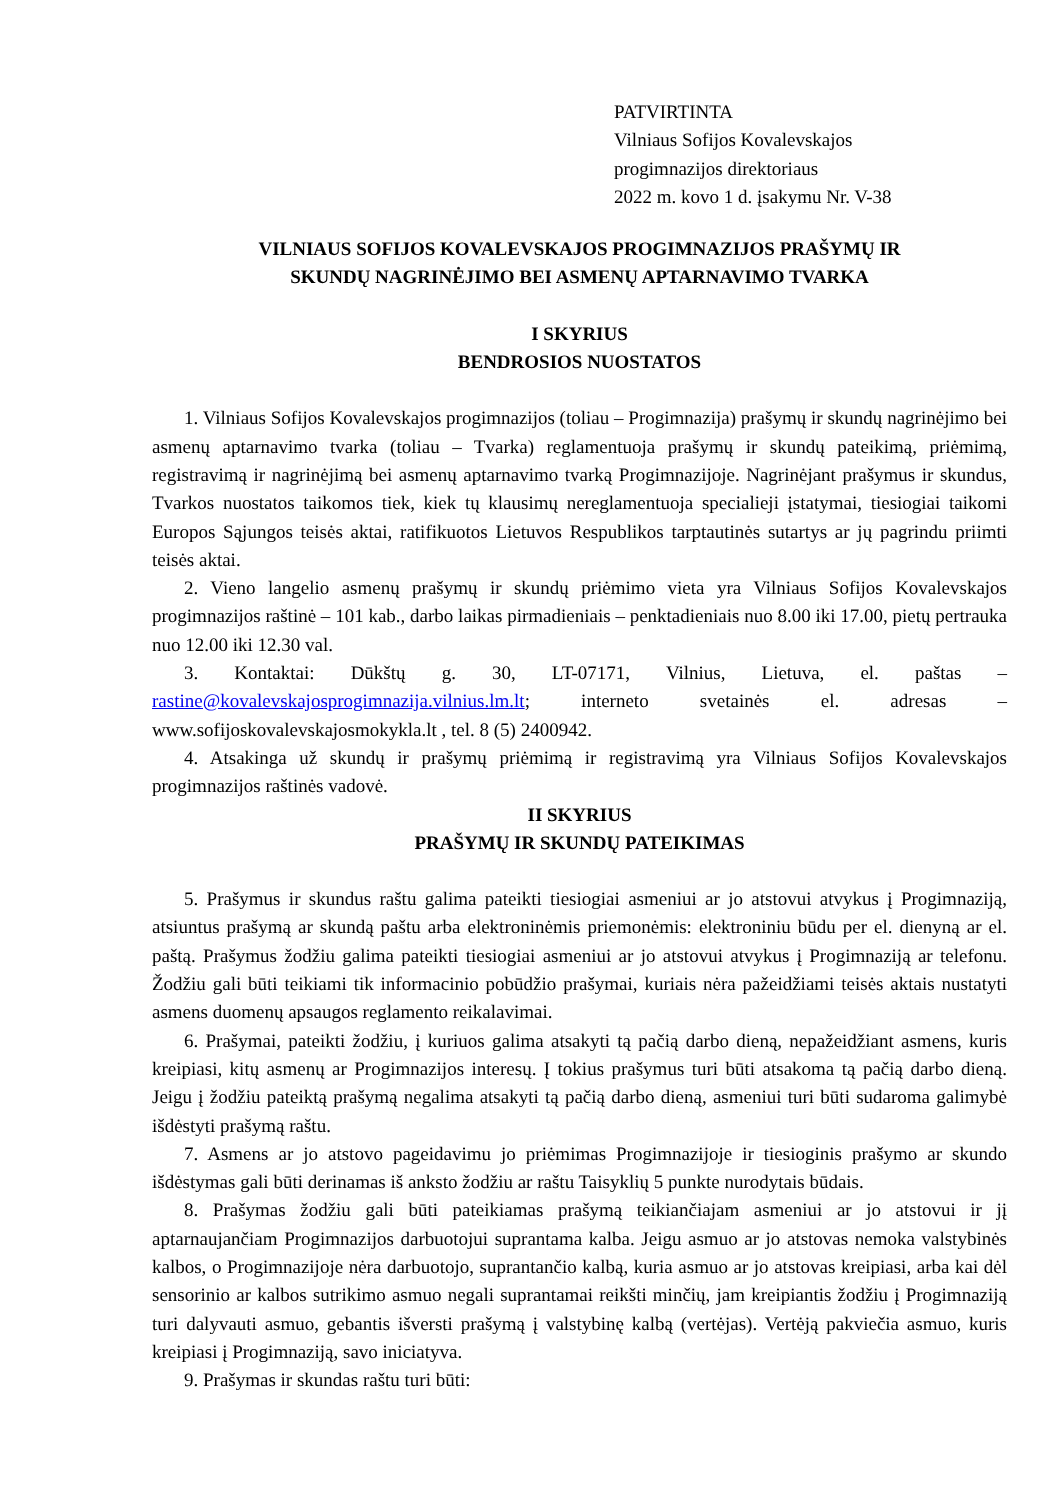PATVIRTINTA
Vilniaus Sofijos Kovalevskajos
progimnazijos direktoriaus
2022 m. kovo 1 d. įsakymu Nr. V-38
VILNIAUS SOFIJOS KOVALEVSKAJOS PROGIMNAZIJOS PRAŠYMŲ IR
SKUNDŲ NAGRINĖJIMO BEI ASMENŲ APTARNAVIMO TVARKA
I SKYRIUS
BENDROSIOS NUOSTATOS
1. Vilniaus Sofijos Kovalevskajos progimnazijos (toliau – Progimnazija) prašymų ir skundų nagrinėjimo bei asmenų aptarnavimo tvarka (toliau – Tvarka) reglamentuoja prašymų ir skundų pateikimą, priėmimą, registravimą ir nagrinėjimą bei asmenų aptarnavimo tvarką Progimnazijoje. Nagrinėjant prašymus ir skundus, Tvarkos nuostatos taikomos tiek, kiek tų klausimų nereglamentuoja specialieji įstatymai, tiesiogiai taikomi Europos Sąjungos teisės aktai, ratifikuotos Lietuvos Respublikos tarptautinės sutartys ar jų pagrindu priimti teisės aktai.
2. Vieno langelio asmenų prašymų ir skundų priėmimo vieta yra Vilniaus Sofijos Kovalevskajos progimnazijos raštinė – 101 kab., darbo laikas pirmadieniais – penktadieniais nuo 8.00 iki 17.00, pietų pertrauka nuo 12.00 iki 12.30 val.
3. Kontaktai: Dūkštų g. 30, LT-07171, Vilnius, Lietuva, el. paštas – rastine@kovalevskajosprogimnazija.vilnius.lm.lt; interneto svetainės el. adresas – www.sofijoskovalevskajosmokykla.lt , tel. 8 (5) 2400942.
4. Atsakinga už skundų ir prašymų priėmimą ir registravimą yra Vilniaus Sofijos Kovalevskajos progimnazijos raštinės vadovė.
II SKYRIUS
PRAŠYMŲ IR SKUNDŲ PATEIKIMAS
5. Prašymus ir skundus raštu galima pateikti tiesiogiai asmeniui ar jo atstovui atvykus į Progimnaziją, atsiuntus prašymą ar skundą paštu arba elektroninėmis priemonėmis: elektroniniu būdu per el. dienyną ar el. paštą. Prašymus žodžiu galima pateikti tiesiogiai asmeniui ar jo atstovui atvykus į Progimnaziją ar telefonu. Žodžiu gali būti teikiami tik informacinio pobūdžio prašymai, kuriais nėra pažeidžiami teisės aktais nustatyti asmens duomenų apsaugos reglamento reikalavimai.
6. Prašymai, pateikti žodžiu, į kuriuos galima atsakyti tą pačią darbo dieną, nepažeidžiant asmens, kuris kreipiasi, kitų asmenų ar Progimnazijos interesų. Į tokius prašymus turi būti atsakoma tą pačią darbo dieną. Jeigu į žodžiu pateiktą prašymą negalima atsakyti tą pačią darbo dieną, asmeniui turi būti sudaroma galimybė išdėstyti prašymą raštu.
7. Asmens ar jo atstovo pageidavimu jo priėmimas Progimnazijoje ir tiesioginis prašymo ar skundo išdėstymas gali būti derinamas iš anksto žodžiu ar raštu Taisyklių 5 punkte nurodytais būdais.
8. Prašymas žodžiu gali būti pateikiamas prašymą teikiančiajam asmeniui ar jo atstovui ir jį aptarnaujančiam Progimnazijos darbuotojui suprantama kalba. Jeigu asmuo ar jo atstovas nemoka valstybinės kalbos, o Progimnazijoje nėra darbuotojo, suprantančio kalbą, kuria asmuo ar jo atstovas kreipiasi, arba kai dėl sensorinio ar kalbos sutrikimo asmuo negali suprantamai reikšti minčių, jam kreipiantis žodžiu į Progimnaziją turi dalyvauti asmuo, gebantis išversti prašymą į valstybinę kalbą (vertėjas). Vertėją pakviečia asmuo, kuris kreipiasi į Progimnaziją, savo iniciatyva.
9. Prašymas ir skundas raštu turi būti: